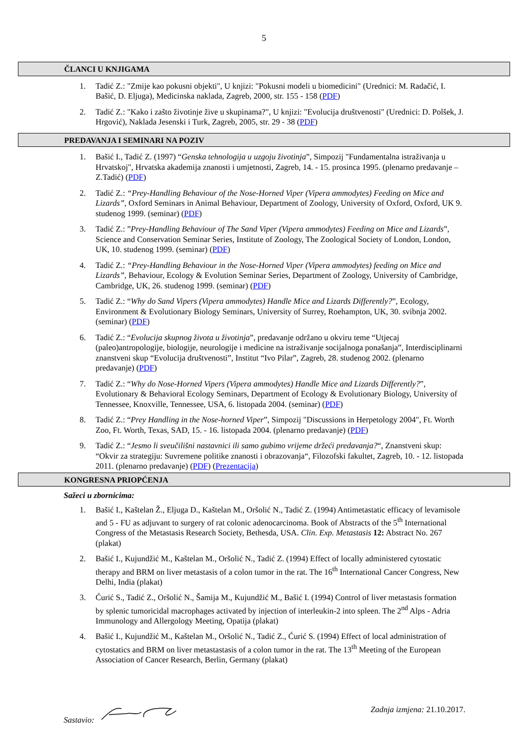5
ČLANCI U KNJIGAMA
1. Tadić Z.: "Zmije kao pokusni objekti", U knjizi: "Pokusni modeli u biomedicini" (Urednici: M. Radačić, I. Bašić, D. Eljuga), Medicinska naklada, Zagreb, 2000, str. 155 - 158 (PDF)
2. Tadić Z.: "Kako i zašto životinje žive u skupinama?", U knjizi: "Evolucija društvenosti" (Urednici: D. Polšek, J. Hrgović), Naklada Jesenski i Turk, Zagreb, 2005, str. 29 - 38 (PDF)
PREDAVANJA I SEMINARI NA POZIV
1. Bašić I., Tadić Z. (1997) “Genska tehnologija u uzgoju životinja”, Simpozij "Fundamentalna istraživanja u Hrvatskoj", Hrvatska akademija znanosti i umjetnosti, Zagreb, 14. - 15. prosinca 1995. (plenarno predavanje – Z.Tadić) (PDF)
2. Tadić Z.: “Prey-Handling Behaviour of the Nose-Horned Viper (Vipera ammodytes) Feeding on Mice and Lizards”, Oxford Seminars in Animal Behaviour, Department of Zoology, University of Oxford, Oxford, UK 9. studenog 1999. (seminar) (PDF)
3. Tadić Z.: ”Prey-Handling Behaviour of The Sand Viper (Vipera ammodytes) Feeding on Mice and Lizards”, Science and Conservation Seminar Series, Institute of Zoology, The Zoological Society of London, London, UK, 10. studenog 1999. (seminar) (PDF)
4. Tadić Z.: “Prey-Handling Behaviour in the Nose-Horned Viper (Vipera ammodytes) feeding on Mice and Lizards”, Behaviour, Ecology & Evolution Seminar Series, Department of Zoology, University of Cambridge, Cambridge, UK, 26. studenog 1999. (seminar) (PDF)
5. Tadić Z.: “Why do Sand Vipers (Vipera ammodytes) Handle Mice and Lizards Differently?”, Ecology, Environment & Evolutionary Biology Seminars, University of Surrey, Roehampton, UK, 30. svibnja 2002. (seminar) (PDF)
6. Tadić Z.: “Evolucija skupnog života u životinja”, predavanje održano u okviru teme “Utjecaj (paleo)antropologije, biologije, neurologije i medicine na istraživanje socijalnoga ponašanja”, Interdisciplinarni znanstveni skup “Evolucija društvenosti”, Institut “Ivo Pilar”, Zagreb, 28. studenog 2002. (plenarno predavanje) (PDF)
7. Tadić Z.: “Why do Nose-Horned Vipers (Vipera ammodytes) Handle Mice and Lizards Differently?”, Evolutionary & Behavioral Ecology Seminars, Department of Ecology & Evolutionary Biology, University of Tennessee, Knoxville, Tennessee, USA, 6. listopada 2004. (seminar) (PDF)
8. Tadić Z.: “Prey Handling in the Nose-horned Viper”, Simpozij "Discussions in Herpetology 2004", Ft. Worth Zoo, Ft. Worth, Texas, SAD, 15. - 16. listopada 2004. (plenarno predavanje) (PDF)
9. Tadić Z.: “Jesmo li sveučilišni nastavnici ili samo gubimo vrijeme držeći predavanja?“, Znanstveni skup: “Okvir za strategiju: Suvremene politike znanosti i obrazovanja“, Filozofski fakultet, Zagreb, 10. - 12. listopada 2011. (plenarno predavanje) (PDF) (Prezentacija)
KONGRESNA PRIOPĆENJA
Sažeci u zbornicima:
1. Bašić I., Kaštelan Ž., Eljuga D., Kaštelan M., Oršolić N., Tadić Z. (1994) Antimetastatic efficacy of levamisole and 5 - FU as adjuvant to surgery of rat colonic adenocarcinoma. Book of Abstracts of the 5<sup>th</sup> International Congress of the Metastasis Research Society, Bethesda, USA. Clin. Exp. Metastasis 12: Abstract No. 267 (plakat)
2. Bašić I., Kujundžić M., Kaštelan M., Oršolić N., Tadić Z. (1994) Effect of locally administered cytostatic therapy and BRM on liver metastasis of a colon tumor in the rat. The 16<sup>th</sup> International Cancer Congress, New Delhi, India (plakat)
3. Ćurić S., Tadić Z., Oršolić N., Šamija M., Kujundžić M., Bašić I. (1994) Control of liver metastasis formation by splenic tumoricidal macrophages activated by injection of interleukin-2 into spleen. The 2<sup>nd</sup> Alps - Adria Immunology and Allergology Meeting, Opatija (plakat)
4. Bašić I., Kujundžić M., Kaštelan M., Oršolić N., Tadić Z., Ćurić S. (1994) Effect of local administration of cytostatics and BRM on liver metastastasis of a colon tumor in the rat. The 13<sup>th</sup> Meeting of the European Association of Cancer Research, Berlin, Germany (plakat)
Sastavio: Zadnja izmjena: 21.10.2017.